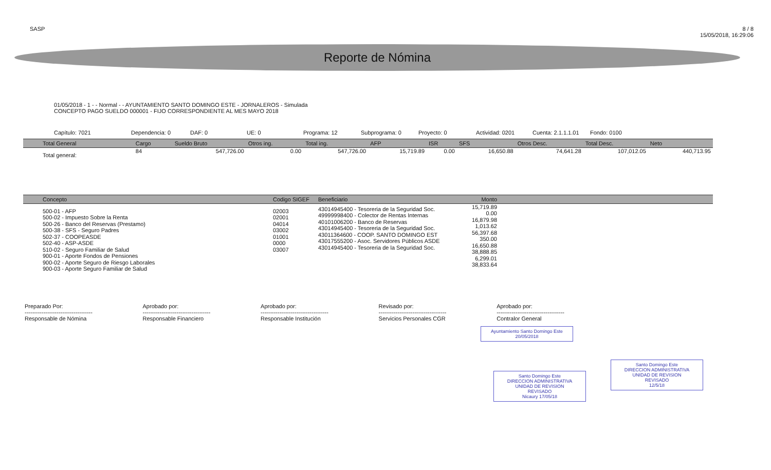SASP 8 / 8
15/05/2018, 16:29:06
Reporte de Nómina
01/05/2018 - 1 - - Normal - - AYUNTAMIENTO SANTO DOMINGO ESTE - JORNALEROS - Simulada
CONCEPTO PAGO SUELDO 000001 - FIJO CORRESPONDIENTE AL MES MAYO 2018
Capítulo: 7021 Dependencia: 0 DAF: 0 UE: 0 Programa: 12 Subprograma: 0 Proyecto: 0 Actividad: 0201 Cuenta: 2.1.1.1.01 Fondo: 0100
| Total General | Cargo | Sueldo Bruto | Otros ing. | Total ing. | AFP | ISR | SFS | Otros Desc. | Total Desc. | Neto |
| --- | --- | --- | --- | --- | --- | --- | --- | --- | --- | --- |
| Total general: | 84 | 547,726.00 | 0.00 | 547,726.00 | 15,719.89 | 0.00 | 16,650.88 | 74,641.28 | 107,012.05 | 440,713.95 |
| Concepto | Codigo SIGEF | Beneficiario | Monto | |
| --- | --- | --- | --- | --- |
| 500-01 - AFP 500-02 - Impuesto Sobre la Renta 500-26 - Banco del Reservas (Prestamo) 500-38 - SFS - Seguro Padres 502-37 - COOPEASDE 502-40 - ASP-ASDE 510-02 - Seguro Familiar de Salud 900-01 - Aporte Fondos de Pensiones 900-02 - Aporte Seguro de Riesgo Laborales 900-03 - Aporte Seguro Familiar de Salud | 02003 02001 04014 03002 01001 0000 03007 | 43014945400 - Tesoreria de la Seguridad Soc. 49999998400 - Colector de Rentas Internas 40101006200 - Banco de Reservas 43014945400 - Tesoreria de la Seguridad Soc. 43011364600 - COOP. SANTO DOMINGO EST 43017555200 - Asoc. Servidores Públicos ASDE 43014945400 - Tesoreria de la Seguridad Soc. | 15,719.89 0.00 16,879.98 1,013.62 56,397.68 350.00 16,650.88 38,888.85 6,299.01 38,833.64 | |
Preparado Por:
------------------------------------
Responsable de Nómina
Aprobado por:
------------------------------------
Responsable Financiero
Aprobado por:
------------------------------------
Responsable Institución
Revisado por:
------------------------------------
Servicios Personales CGR
Aprobado por:
------------------------------------
Contralor General
Ayuntamiento Santo Domingo Este
20/05/2018
Santo Domingo Este
DIRECCION ADMINISTRATIVA
UNIDAD DE REVISION
REVISADO
Nicaury 17/05/18
Santo Domingo Este
DIRECCION ADMINISTRATIVA
UNIDAD DE REVISION
REVISADO
12/5/18